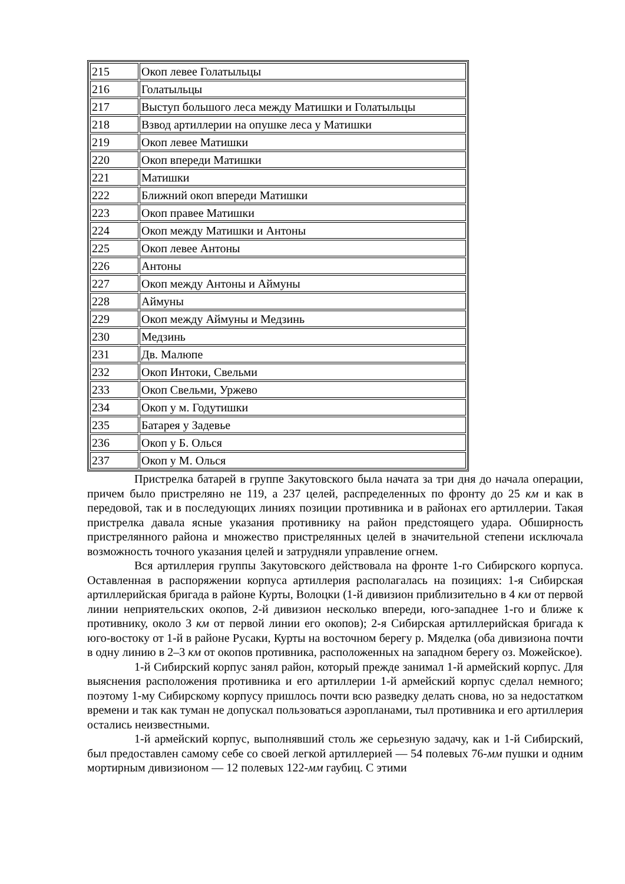| 215 | Окоп левее Голатыльцы |
| 216 | Голатыльцы |
| 217 | Выступ большого леса между Матишки и Голатыльцы |
| 218 | Взвод артиллерии на опушке леса у Матишки |
| 219 | Окоп левее Матишки |
| 220 | Окоп впереди Матишки |
| 221 | Матишки |
| 222 | Ближний окоп впереди Матишки |
| 223 | Окоп правее Матишки |
| 224 | Окоп между Матишки и Антоны |
| 225 | Окоп левее Антоны |
| 226 | Антоны |
| 227 | Окоп между Антоны и Аймуны |
| 228 | Аймуны |
| 229 | Окоп между Аймуны и Медзинь |
| 230 | Медзинь |
| 231 | Дв. Малюпе |
| 232 | Окоп Интоки, Свельми |
| 233 | Окоп Свельми, Уржево |
| 234 | Окоп у м. Годутишки |
| 235 | Батарея у Задевье |
| 236 | Окоп у Б. Олься |
| 237 | Окоп у М. Олься |
Пристрелка батарей в группе Закутовского была начата за три дня до начала операции, причем было пристреляно не 119, а 237 целей, распределенных по фронту до 25 км и как в передовой, так и в последующих линиях позиции противника и в районах его артиллерии. Такая пристрелка давала ясные указания противнику на район предстоящего удара. Обширность пристрелянного района и множество пристрелянных целей в значительной степени исключала возможность точного указания целей и затрудняли управление огнем.
Вся артиллерия группы Закутовского действовала на фронте 1-го Сибирского корпуса. Оставленная в распоряжении корпуса артиллерия располагалась на позициях: 1-я Сибирская артиллерийская бригада в районе Курты, Волоцки (1-й дивизион приблизительно в 4 км от первой линии неприятельских окопов, 2-й дивизион несколько впереди, юго-западнее 1-го и ближе к противнику, около 3 км от первой линии его окопов); 2-я Сибирская артиллерийская бригада к юго-востоку от 1-й в районе Русаки, Курты на восточном берегу р. Мяделка (оба дивизиона почти в одну линию в 2–3 км от окопов противника, расположенных на западном берегу оз. Можейское).
1-й Сибирский корпус занял район, который прежде занимал 1-й армейский корпус. Для выяснения расположения противника и его артиллерии 1-й армейский корпус сделал немного; поэтому 1-му Сибирскому корпусу пришлось почти всю разведку делать снова, но за недостатком времени и так как туман не допускал пользоваться аэропланами, тыл противника и его артиллерия остались неизвестными.
1-й армейский корпус, выполнявший столь же серьезную задачу, как и 1-й Сибирский, был предоставлен самому себе со своей легкой артиллерией — 54 полевых 76-мм пушки и одним мортирным дивизионом — 12 полевых 122-мм гаубиц. С этими